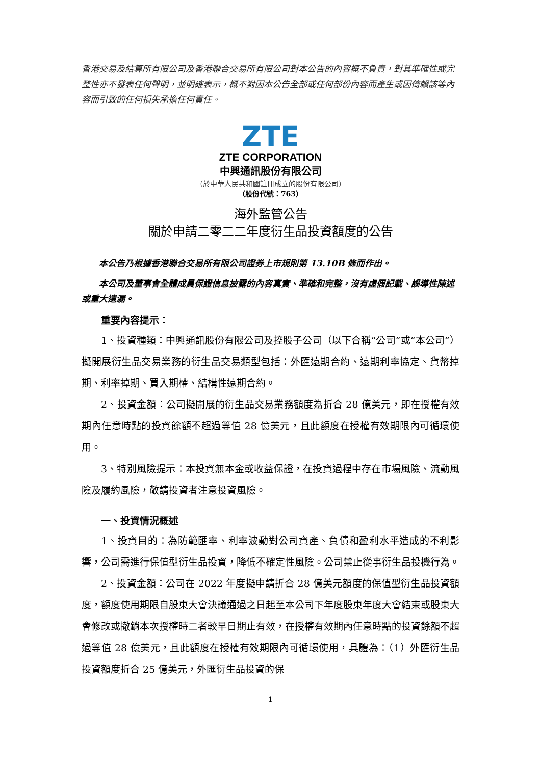香港交易及結算所有限公司及香港聯合交易所有限公司對本公告的內容概不負責，對其準確性或完整性亦不發表任何聲明，並明確表示，概不對因本公告全部或任何部份內容而產生或因倚賴該等內容而引致的任何損失承擔任何責任。
ZTE
ZTE CORPORATION
中興通訊股份有限公司
（於中華人民共和國註冊成立的股份有限公司）
（股份代號：763）
海外監管公告
關於申請二零二二年度衍生品投資額度的公告
本公告乃根據香港聯合交易所有限公司證券上市規則第 13.10B 條而作出。
本公司及董事會全體成員保證信息披露的內容真實、準確和完整，沒有虛假記載、誤導性陳述或重大遺漏。
重要內容提示：
1、投資種類：中興通訊股份有限公司及控股子公司（以下合稱“公司”或“本公司”）擬開展衍生品交易業務的衍生品交易類型包括：外匯遠期合約、遠期利率協定、貨幣掉期、利率掉期、買入期權、結構性遠期合約。
2、投資金額：公司擬開展的衍生品交易業務額度為折合 28 億美元，即在授權有效期內任意時點的投資餘額不超過等值 28 億美元，且此額度在授權有效期限內可循環使用。
3、特別風險提示：本投資無本金或收益保證，在投資過程中存在市場風險、流動風險及履約風險，敬請投資者注意投資風險。
一、投資情況概述
1、投資目的：為防範匯率、利率波動對公司資產、負債和盈利水平造成的不利影響，公司需進行保值型衍生品投資，降低不確定性風險。公司禁止從事衍生品投機行為。
2、投資金額：公司在 2022 年度擬申請折合 28 億美元額度的保值型衍生品投資額度，額度使用期限自股東大會決議通過之日起至本公司下年度股東年度大會結束或股東大會修改或撤銷本次授權時二者較早日期止有效，在授權有效期內任意時點的投資餘額不超過等值 28 億美元，且此額度在授權有效期限內可循環使用，具體為：（1）外匯衍生品投資額度折合 25 億美元，外匯衍生品投資的保
1